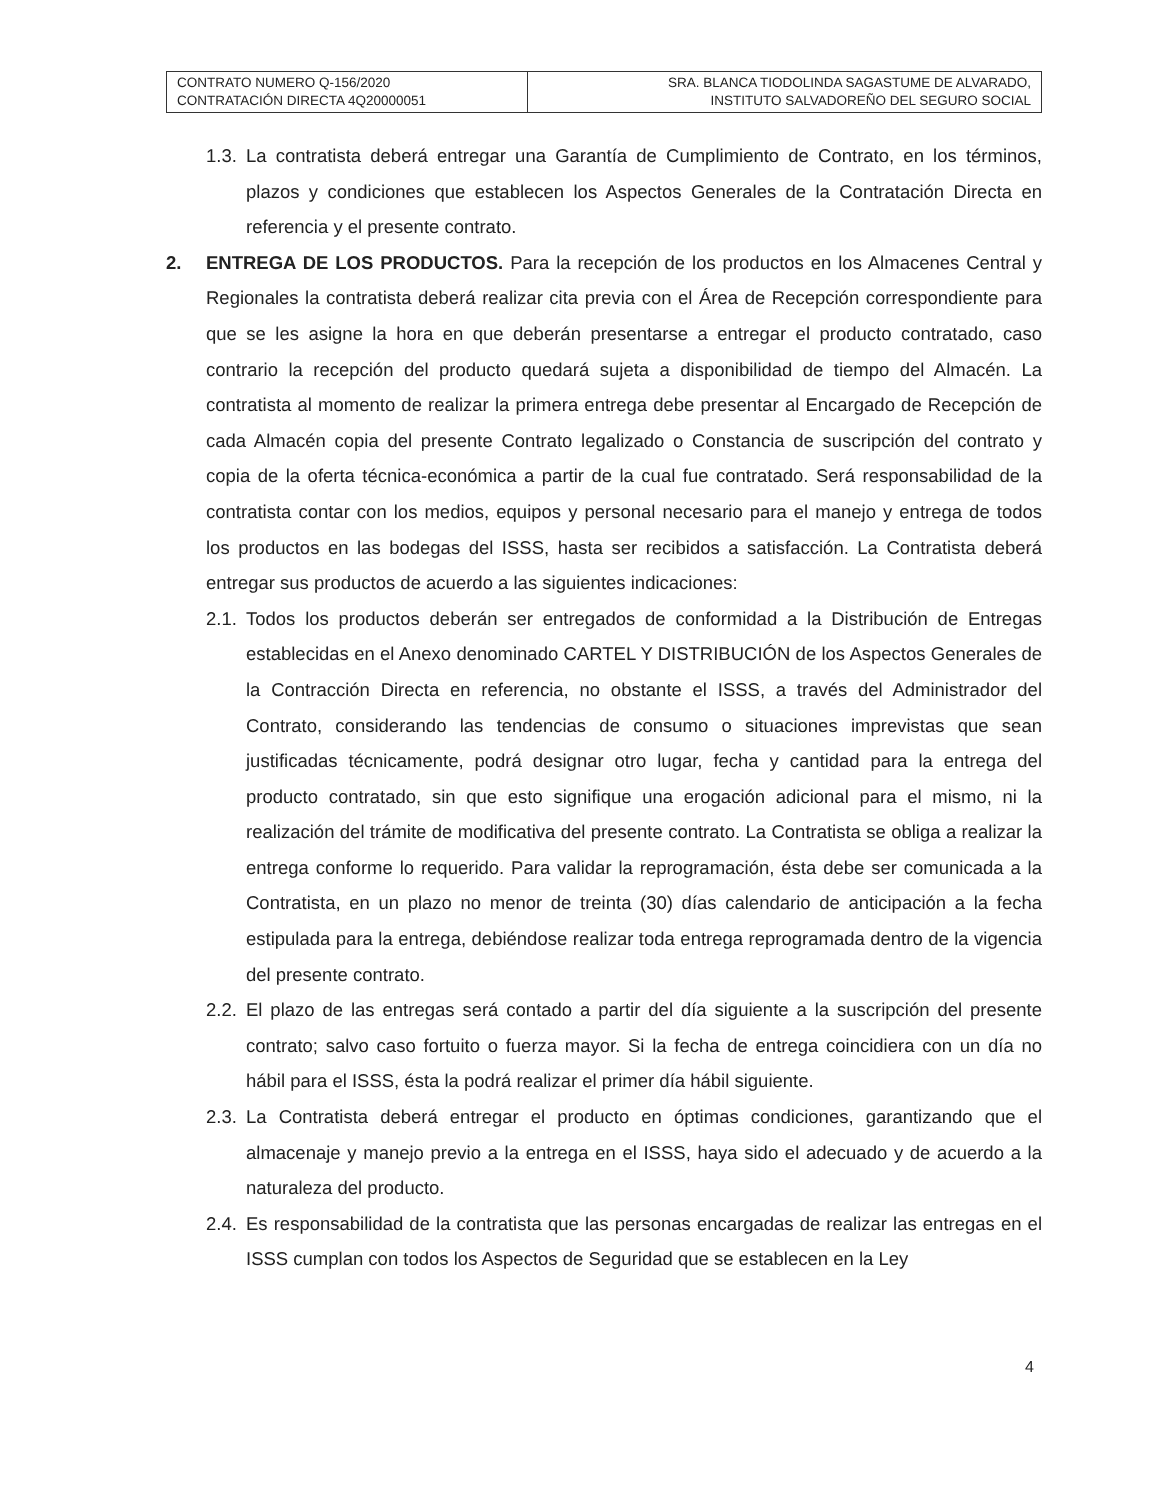| CONTRATO NUMERO Q-156/2020 CONTRATACIÓN DIRECTA 4Q20000051 | SRA. BLANCA TIODOLINDA SAGASTUME DE ALVARADO, INSTITUTO SALVADOREÑO DEL SEGURO SOCIAL |
1.3.
La contratista deberá entregar una Garantía de Cumplimiento de Contrato, en los términos, plazos y condiciones que establecen los Aspectos Generales de la Contratación Directa en referencia y el presente contrato.
2. ENTREGA DE LOS PRODUCTOS. Para la recepción de los productos en los Almacenes Central y Regionales la contratista deberá realizar cita previa con el Área de Recepción correspondiente para que se les asigne la hora en que deberán presentarse a entregar el producto contratado, caso contrario la recepción del producto quedará sujeta a disponibilidad de tiempo del Almacén. La contratista al momento de realizar la primera entrega debe presentar al Encargado de Recepción de cada Almacén copia del presente Contrato legalizado o Constancia de suscripción del contrato y copia de la oferta técnica-económica a partir de la cual fue contratado. Será responsabilidad de la contratista contar con los medios, equipos y personal necesario para el manejo y entrega de todos los productos en las bodegas del ISSS, hasta ser recibidos a satisfacción. La Contratista deberá entregar sus productos de acuerdo a las siguientes indicaciones:
2.1.
Todos los productos deberán ser entregados de conformidad a la Distribución de Entregas establecidas en el Anexo denominado CARTEL Y DISTRIBUCIÓN de los Aspectos Generales de la Contracción Directa en referencia, no obstante el ISSS, a través del Administrador del Contrato, considerando las tendencias de consumo o situaciones imprevistas que sean justificadas técnicamente, podrá designar otro lugar, fecha y cantidad para la entrega del producto contratado, sin que esto signifique una erogación adicional para el mismo, ni la realización del trámite de modificativa del presente contrato. La Contratista se obliga a realizar la entrega conforme lo requerido. Para validar la reprogramación, ésta debe ser comunicada a la Contratista, en un plazo no menor de treinta (30) días calendario de anticipación a la fecha estipulada para la entrega, debiéndose realizar toda entrega reprogramada dentro de la vigencia del presente contrato.
2.2.
El plazo de las entregas será contado a partir del día siguiente a la suscripción del presente contrato; salvo caso fortuito o fuerza mayor. Si la fecha de entrega coincidiera con un día no hábil para el ISSS, ésta la podrá realizar el primer día hábil siguiente.
2.3.
La Contratista deberá entregar el producto en óptimas condiciones, garantizando que el almacenaje y manejo previo a la entrega en el ISSS, haya sido el adecuado y de acuerdo a la naturaleza del producto.
2.4.
Es responsabilidad de la contratista que las personas encargadas de realizar las entregas en el ISSS cumplan con todos los Aspectos de Seguridad que se establecen en la Ley
4